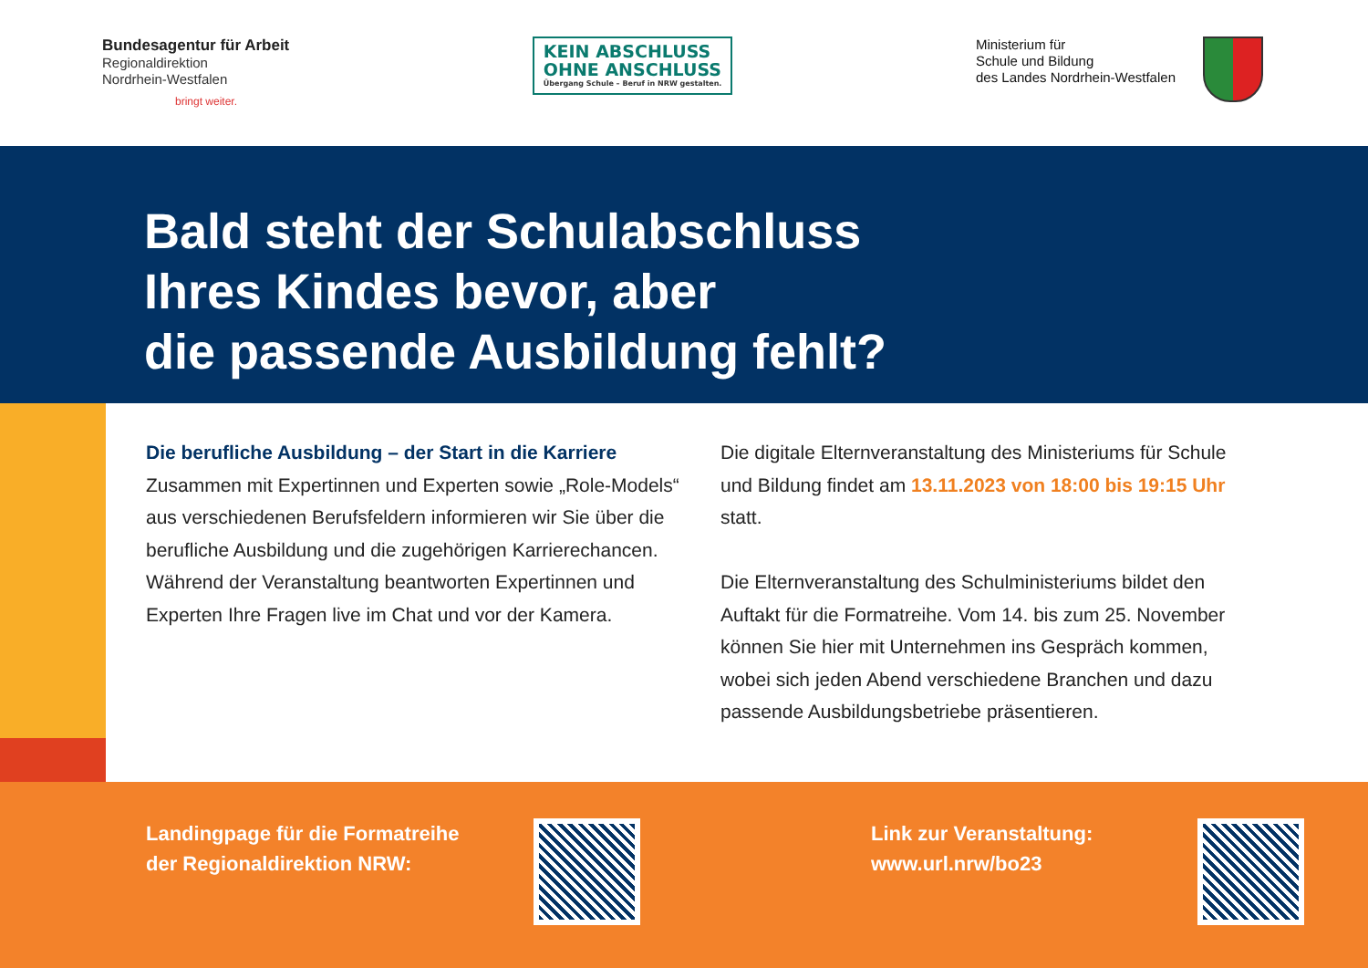Bundesagentur für Arbeit
Regionaldirektion
Nordrhein-Westfalen
bringt weiter.
KEIN ABSCHLUSS
OHNE ANSCHLUSS
Übergang Schule – Beruf in NRW gestalten.
Ministerium für
Schule und Bildung
des Landes Nordrhein-Westfalen
Bald steht der Schulabschluss
Ihres Kindes bevor, aber
die passende Ausbildung fehlt?
Die berufliche Ausbildung – der Start in die Karriere
Zusammen mit Expertinnen und Experten sowie „Role-Models“ aus verschiedenen Berufsfeldern informieren wir Sie über die berufliche Ausbildung und die zugehörigen Karrierechancen. Während der Veranstaltung beantworten Expertinnen und Experten Ihre Fragen live im Chat und vor der Kamera.
Die digitale Elternveranstaltung des Ministeriums für Schule und Bildung findet am 13.11.2023 von 18:00 bis 19:15 Uhr statt.
Die Elternveranstaltung des Schulministeriums bildet den Auftakt für die Formatreihe. Vom 14. bis zum 25. November können Sie hier mit Unternehmen ins Gespräch kommen, wobei sich jeden Abend verschiedene Branchen und dazu passende Ausbildungsbetriebe präsentieren.
Landingpage für die Formatreihe
der Regionaldirektion NRW:
Link zur Veranstaltung:
www.url.nrw/bo23